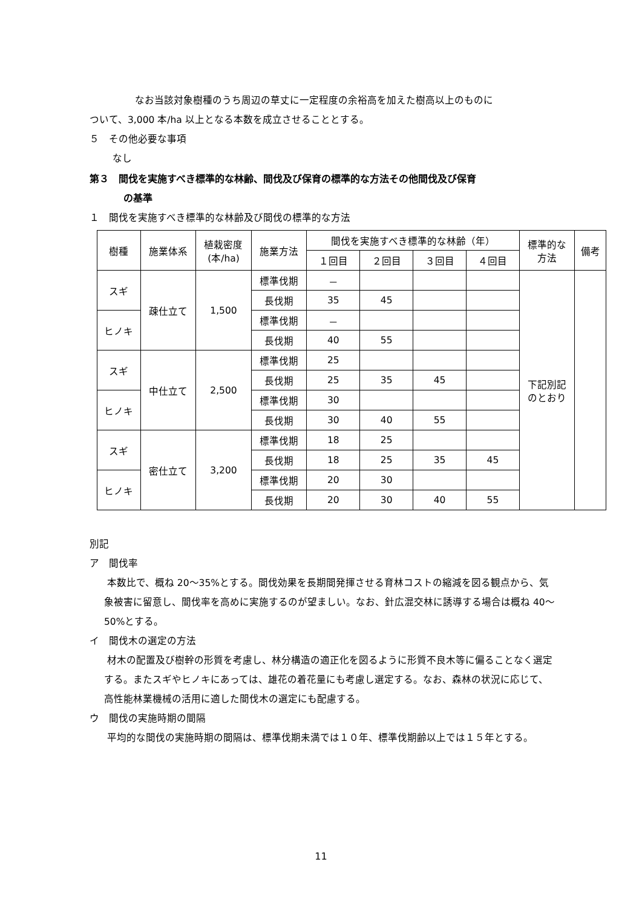なお当該対象樹種のうち周辺の草丈に一定程度の余裕高を加えた樹高以上のものに
ついて、3,000 本/ha 以上となる本数を成立させることとする。
５　その他必要な事項
なし
第３　間伐を実施すべき標準的な林齢、間伐及び保育の標準的な方法その他間伐及び保育
の基準
１　間伐を実施すべき標準的な林齢及び間伐の標準的な方法
| 樹種 | 施業体系 | 植栽密度 (本/ha) | 施業方法 | 間伐を実施すべき標準的な林齢（年） | | | | 標準的な 方法 | 備考 |
| --- | --- | --- | --- | --- | --- | --- | --- | --- | --- |
| | | | | １回目 | ２回目 | ３回目 | ４回目 | | |
| スギ | 疎仕立て | 1,500 | 標準伐期 | － | | | | 下記別記 のとおり | |
| | | | 長伐期 | 35 | 45 | | | | |
| ヒノキ | | | 標準伐期 | － | | | | | |
| | | | 長伐期 | 40 | 55 | | | | |
| スギ | 中仕立て | 2,500 | 標準伐期 | 25 | | | | | |
| | | | 長伐期 | 25 | 35 | 45 | | | |
| ヒノキ | | | 標準伐期 | 30 | | | | | |
| | | | 長伐期 | 30 | 40 | 55 | | | |
| スギ | 密仕立て | 3,200 | 標準伐期 | 18 | 25 | | | | |
| | | | 長伐期 | 18 | 25 | 35 | 45 | | |
| ヒノキ | | | 標準伐期 | 20 | 30 | | | | |
| | | | 長伐期 | 20 | 30 | 40 | 55 | | |
別記
ア　間伐率
本数比で、概ね 20～35%とする。間伐効果を長期間発揮させる育林コストの縮減を図る観点から、気象被害に留意し、間伐率を高めに実施するのが望ましい。なお、針広混交林に誘導する場合は概ね 40～50%とする。
イ　間伐木の選定の方法
材木の配置及び樹幹の形質を考慮し、林分構造の適正化を図るように形質不良木等に偏ることなく選定する。またスギやヒノキにあっては、雄花の着花量にも考慮し選定する。なお、森林の状況に応じて、高性能林業機械の活用に適した間伐木の選定にも配慮する。
ウ　間伐の実施時期の間隔
平均的な間伐の実施時期の間隔は、標準伐期未満では１０年、標準伐期齢以上では１５年とする。
11